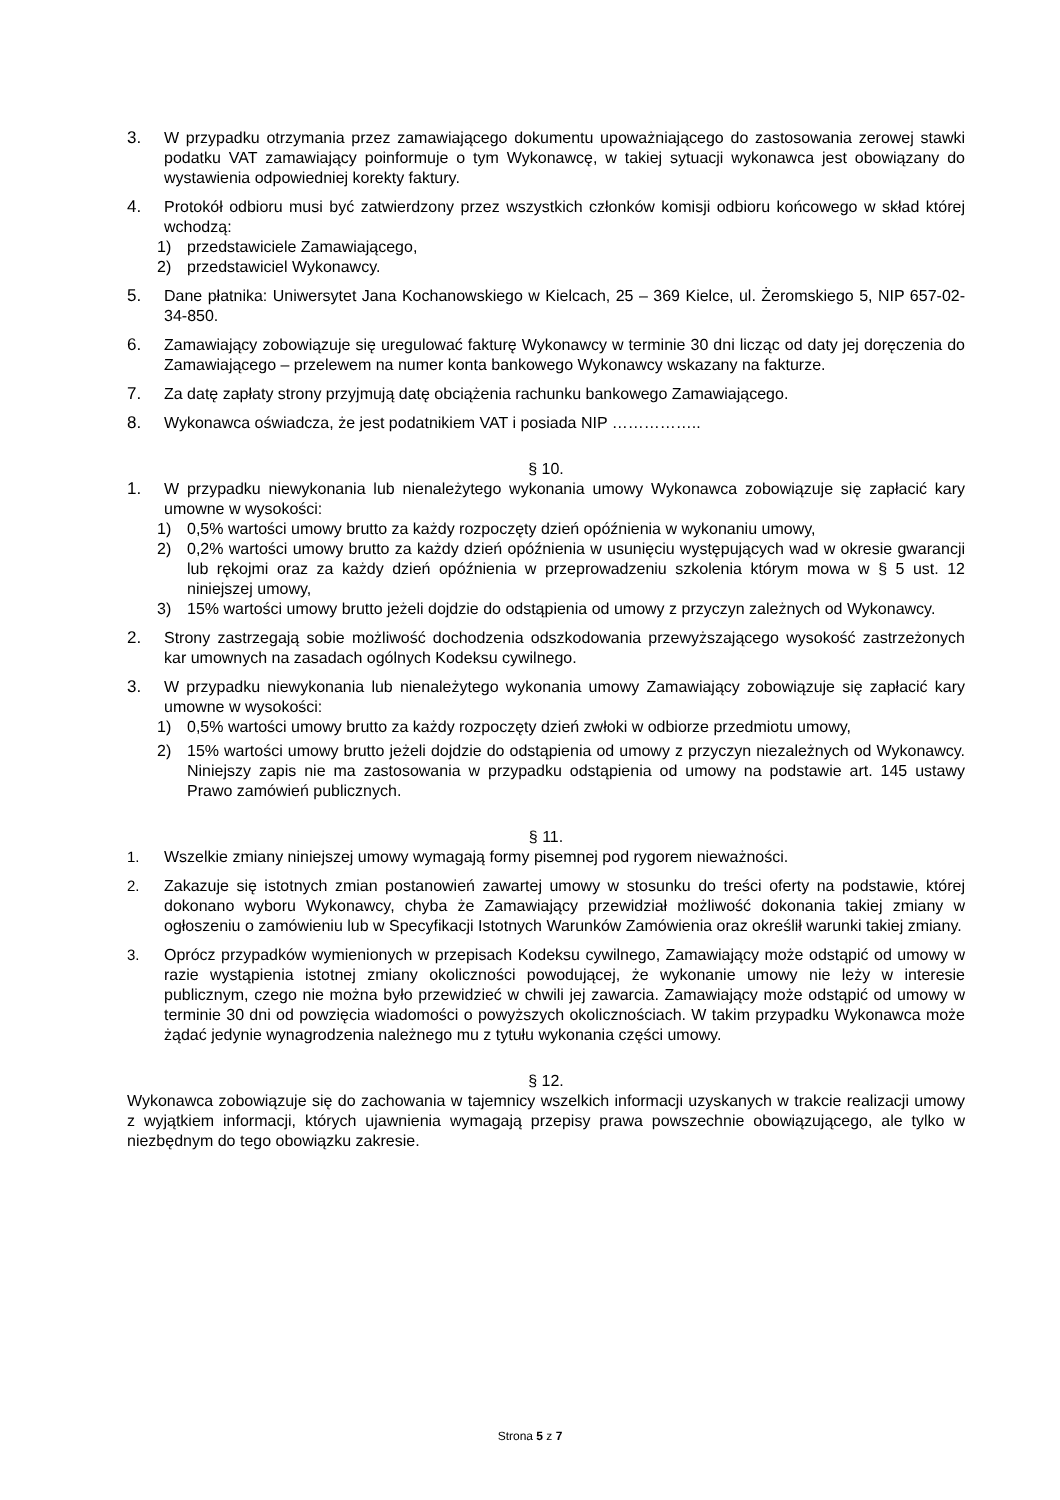3. W przypadku otrzymania przez zamawiającego dokumentu upoważniającego do zastosowania zerowej stawki podatku VAT zamawiający poinformuje o tym Wykonawcę, w takiej sytuacji wykonawca jest obowiązany do wystawienia odpowiedniej korekty faktury.
4. Protokół odbioru musi być zatwierdzony przez wszystkich członków komisji odbioru końcowego w skład której wchodzą:
1) przedstawiciele Zamawiającego,
2) przedstawiciel Wykonawcy.
5. Dane płatnika: Uniwersytet Jana Kochanowskiego w Kielcach, 25 – 369 Kielce, ul. Żeromskiego 5, NIP 657-02-34-850.
6. Zamawiający zobowiązuje się uregulować fakturę Wykonawcy w terminie 30 dni licząc od daty jej doręczenia do Zamawiającego – przelewem na numer konta bankowego Wykonawcy wskazany na fakturze.
7. Za datę zapłaty strony przyjmują datę obciążenia rachunku bankowego Zamawiającego.
8. Wykonawca oświadcza, że jest podatnikiem VAT i posiada NIP ……………..
§ 10.
1. W przypadku niewykonania lub nienależytego wykonania umowy Wykonawca zobowiązuje się zapłacić kary umowne w wysokości:
1) 0,5% wartości umowy brutto za każdy rozpoczęty dzień opóźnienia w wykonaniu umowy,
2) 0,2% wartości umowy brutto za każdy dzień opóźnienia w usunięciu występujących wad w okresie gwarancji lub rękojmi oraz za każdy dzień opóźnienia w przeprowadzeniu szkolenia którym mowa w § 5 ust. 12 niniejszej umowy,
3) 15% wartości umowy brutto jeżeli dojdzie do odstąpienia od umowy z przyczyn zależnych od Wykonawcy.
2. Strony zastrzegają sobie możliwość dochodzenia odszkodowania przewyższającego wysokość zastrzeżonych kar umownych na zasadach ogólnych Kodeksu cywilnego.
3. W przypadku niewykonania lub nienależytego wykonania umowy Zamawiający zobowiązuje się zapłacić kary umowne w wysokości:
1) 0,5% wartości umowy brutto za każdy rozpoczęty dzień zwłoki w odbiorze przedmiotu umowy,
2) 15% wartości umowy brutto jeżeli dojdzie do odstąpienia od umowy z przyczyn niezależnych od Wykonawcy. Niniejszy zapis nie ma zastosowania w przypadku odstąpienia od umowy na podstawie art. 145 ustawy Prawo zamówień publicznych.
§ 11.
1. Wszelkie zmiany niniejszej umowy wymagają formy pisemnej pod rygorem nieważności.
2. Zakazuje się istotnych zmian postanowień zawartej umowy w stosunku do treści oferty na podstawie, której dokonano wyboru Wykonawcy, chyba że Zamawiający przewidział możliwość dokonania takiej zmiany w ogłoszeniu o zamówieniu lub w Specyfikacji Istotnych Warunków Zamówienia oraz określił warunki takiej zmiany.
3. Oprócz przypadków wymienionych w przepisach Kodeksu cywilnego, Zamawiający może odstąpić od umowy w razie wystąpienia istotnej zmiany okoliczności powodującej, że wykonanie umowy nie leży w interesie publicznym, czego nie można było przewidzieć w chwili jej zawarcia. Zamawiający może odstąpić od umowy w terminie 30 dni od powzięcia wiadomości o powyższych okolicznościach. W takim przypadku Wykonawca może żądać jedynie wynagrodzenia należnego mu z tytułu wykonania części umowy.
§ 12.
Wykonawca zobowiązuje się do zachowania w tajemnicy wszelkich informacji uzyskanych w trakcie realizacji umowy z wyjątkiem informacji, których ujawnienia wymagają przepisy prawa powszechnie obowiązującego, ale tylko w niezbędnym do tego obowiązku zakresie.
Strona 5 z 7